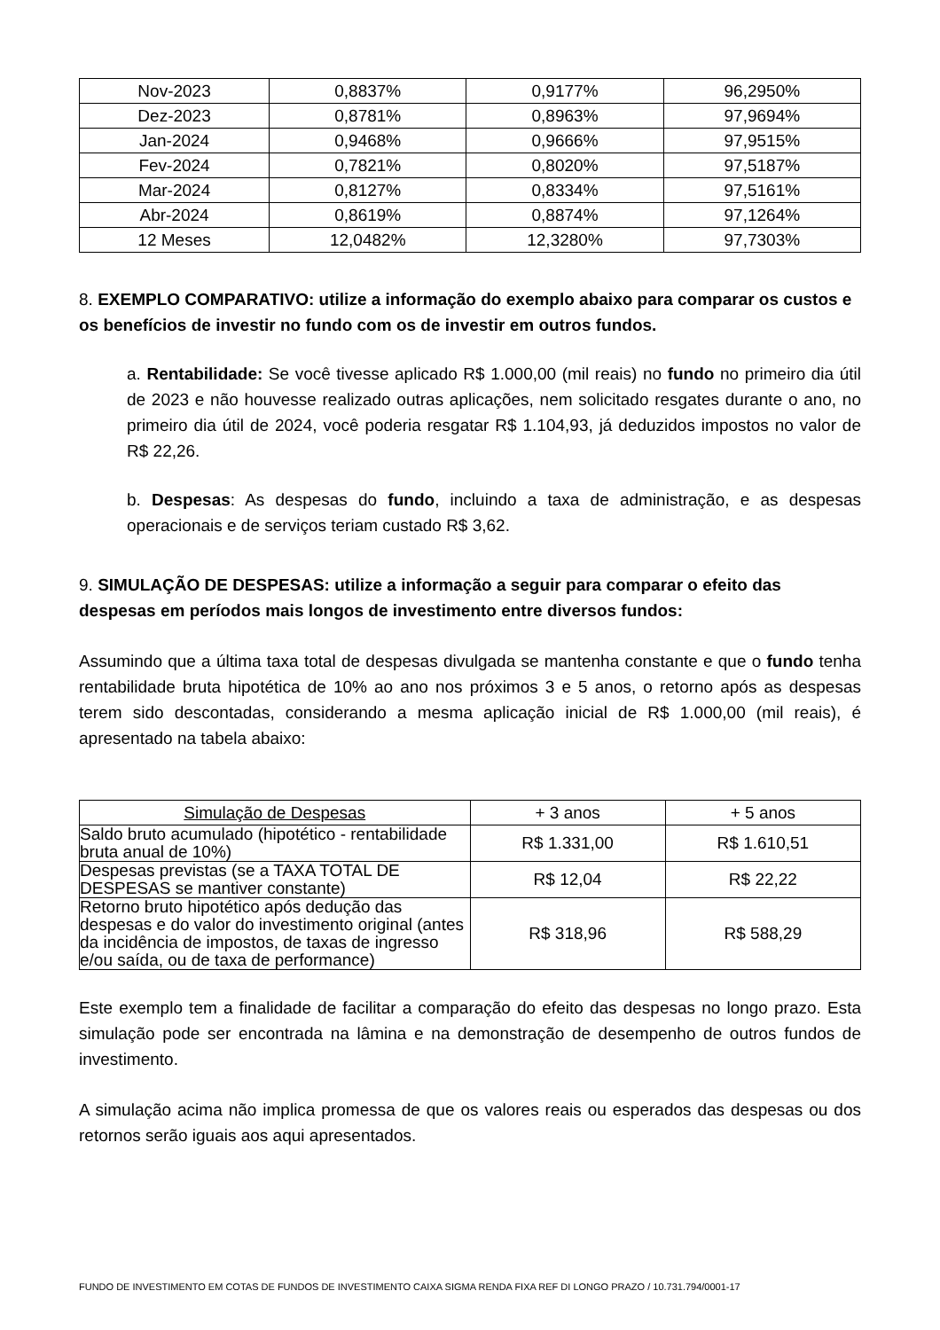| Nov-2023 | 0,8837% | 0,9177% | 96,2950% |
| Dez-2023 | 0,8781% | 0,8963% | 97,9694% |
| Jan-2024 | 0,9468% | 0,9666% | 97,9515% |
| Fev-2024 | 0,7821% | 0,8020% | 97,5187% |
| Mar-2024 | 0,8127% | 0,8334% | 97,5161% |
| Abr-2024 | 0,8619% | 0,8874% | 97,1264% |
| 12 Meses | 12,0482% | 12,3280% | 97,7303% |
8. EXEMPLO COMPARATIVO: utilize a informação do exemplo abaixo para comparar os custos e os benefícios de investir no fundo com os de investir em outros fundos.
a. Rentabilidade: Se você tivesse aplicado R$ 1.000,00 (mil reais) no fundo no primeiro dia útil de 2023 e não houvesse realizado outras aplicações, nem solicitado resgates durante o ano, no primeiro dia útil de 2024, você poderia resgatar R$ 1.104,93, já deduzidos impostos no valor de R$ 22,26.
b. Despesas: As despesas do fundo, incluindo a taxa de administração, e as despesas operacionais e de serviços teriam custado R$ 3,62.
9. SIMULAÇÃO DE DESPESAS: utilize a informação a seguir para comparar o efeito das despesas em períodos mais longos de investimento entre diversos fundos:
Assumindo que a última taxa total de despesas divulgada se mantenha constante e que o fundo tenha rentabilidade bruta hipotética de 10% ao ano nos próximos 3 e 5 anos, o retorno após as despesas terem sido descontadas, considerando a mesma aplicação inicial de R$ 1.000,00 (mil reais), é apresentado na tabela abaixo:
| Simulação de Despesas | + 3 anos | + 5 anos |
| --- | --- | --- |
| Saldo bruto acumulado (hipotético - rentabilidade bruta anual de 10%) | R$ 1.331,00 | R$ 1.610,51 |
| Despesas previstas (se a TAXA TOTAL DE DESPESAS se mantiver constante) | R$ 12,04 | R$ 22,22 |
| Retorno bruto hipotético após dedução das despesas e do valor do investimento original (antes da incidência de impostos, de taxas de ingresso e/ou saída, ou de taxa de performance) | R$ 318,96 | R$ 588,29 |
Este exemplo tem a finalidade de facilitar a comparação do efeito das despesas no longo prazo. Esta simulação pode ser encontrada na lâmina e na demonstração de desempenho de outros fundos de investimento.
A simulação acima não implica promessa de que os valores reais ou esperados das despesas ou dos retornos serão iguais aos aqui apresentados.
FUNDO DE INVESTIMENTO EM COTAS DE FUNDOS DE INVESTIMENTO CAIXA SIGMA RENDA FIXA REF DI LONGO PRAZO / 10.731.794/0001-17